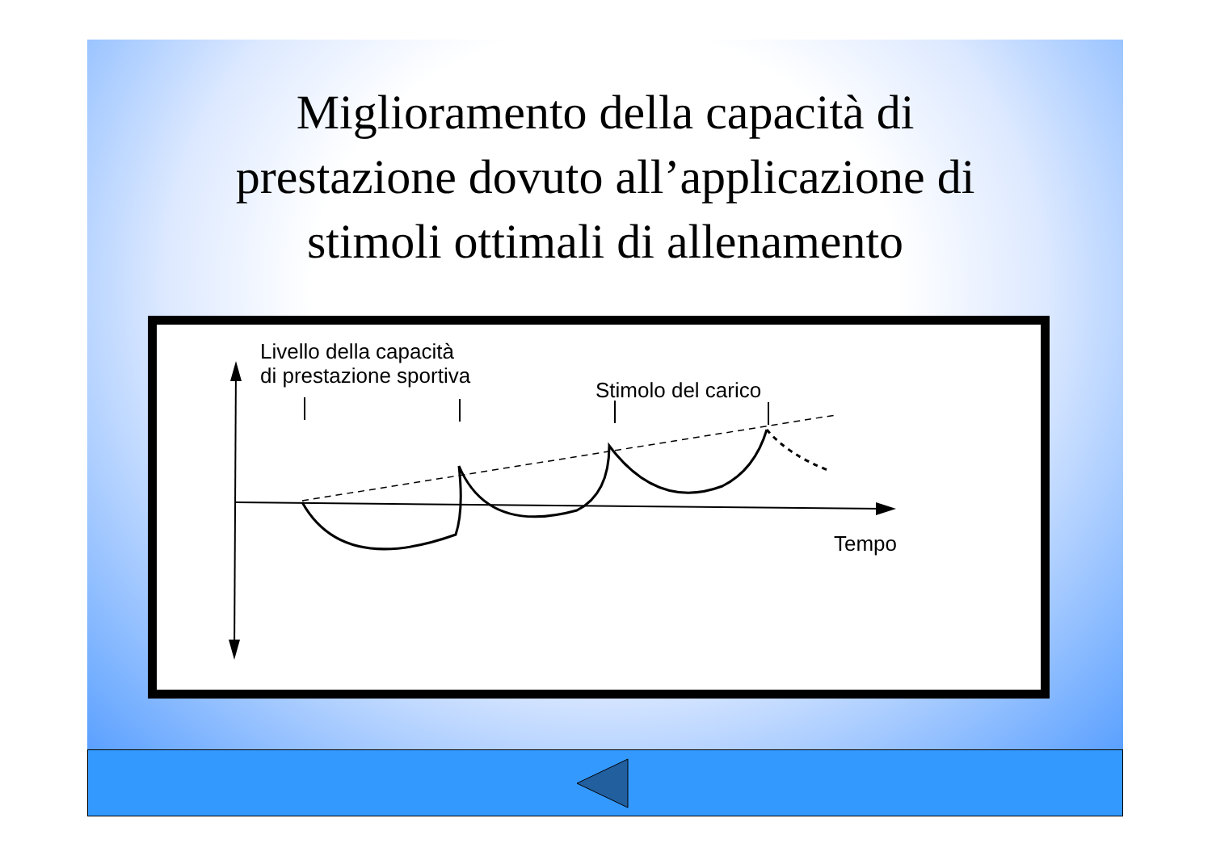Miglioramento della capacità di
prestazione dovuto all’applicazione di
stimoli ottimali di allenamento
Livello della capacità
di prestazione sportiva
Stimolo del carico
Tempo